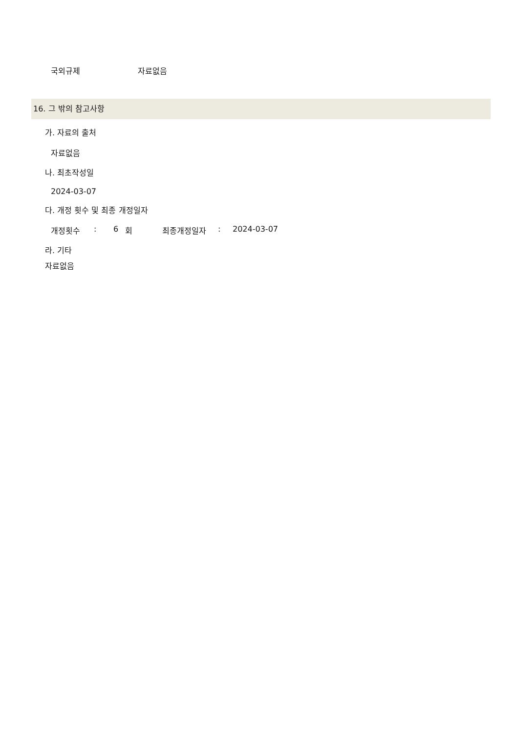국외규제 자료없음
16. 그 밖의 참고사항
가. 자료의 출처
자료없음
나. 최초작성일
2024-03-07
다. 개정 횟수 및 최종 개정일자
개정횟수: 6 회 최종개정일자: 2024-03-07
라. 기타
자료없음